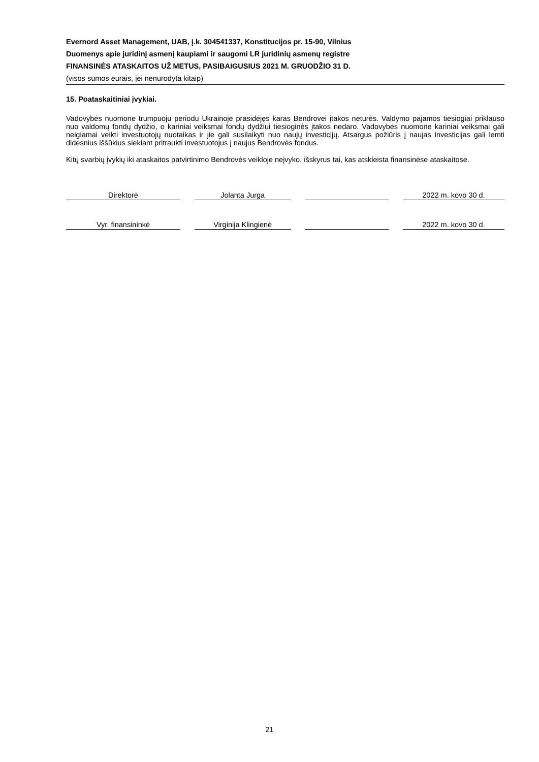Evernord Asset Management, UAB, į.k. 304541337, Konstitucijos pr. 15-90, Vilnius
Duomenys apie juridinį asmenį kaupiami ir saugomi LR juridinių asmenų registre
FINANSINĖS ATASKAITOS UŽ METUS, PASIBAIGUSIUS 2021 M. GRUODŽIO 31 D.
(visos sumos eurais, jei nenurodyta kitaip)
15. Poataskaitiniai įvykiai.
Vadovybės nuomone trumpuoju periodu Ukrainoje prasidėjęs karas Bendrovei įtakos neturės. Valdymo pajamos tiesiogiai priklauso nuo valdomų fondų dydžio, o kariniai veiksmai fondų dydžiui tiesioginės įtakos nedaro. Vadovybės nuomone kariniai veiksmai gali neigiamai veikti investuotojų nuotaikas ir jie gali susilaikyti nuo naujų investicijų. Atsargus požiūris į naujas investicijas gali lemti didesnius iššūkius siekiant pritraukti investuotojus į naujus Bendrovės fondus.
Kitų svarbių įvykių iki ataskaitos patvirtinimo Bendrovės veikloje neįvyko, išskyrus tai, kas atskleista finansinėse ataskaitose.
Direktorė Jolanta Jurga 2022 m. kovo 30 d.
Vyr. finansininkė Virginija Klingienė 2022 m. kovo 30 d.
21